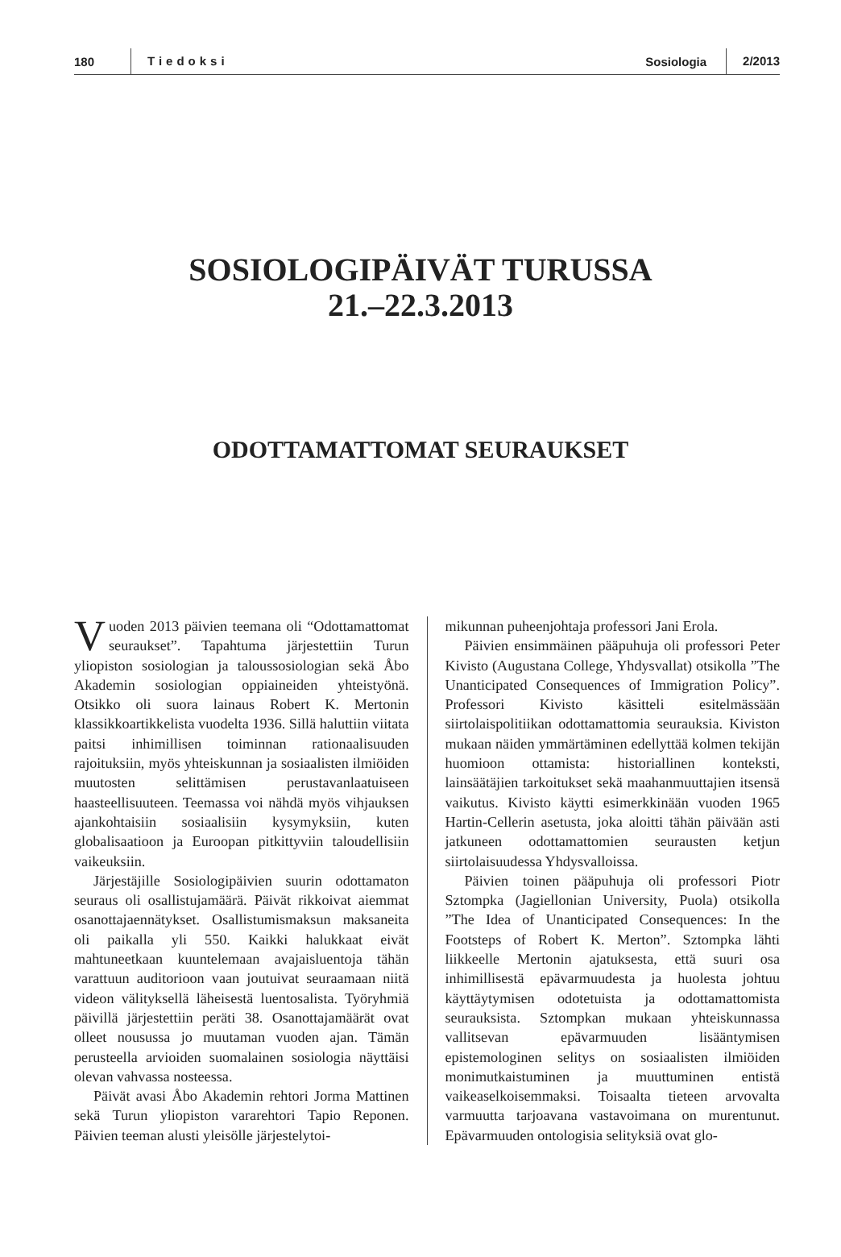180 Tiedoksi Sosiologia 2/2013
SOSIOLOGIPÄIVÄT TURUSSA
21.–22.3.2013
ODOTTAMATTOMAT SEURAUKSET
Vuoden 2013 päivien teemana oli “Odottamattomat seuraukset”. Tapahtuma järjestettiin Turun yliopiston sosiologian ja taloussosiologian sekä Åbo Akademin sosiologian oppiaineiden yhteistyönä. Otsikko oli suora lainaus Robert K. Mertonin klassikkoartikkelista vuodelta 1936. Sillä haluttiin viitata paitsi inhimillisen toiminnan rationaalisuuden rajoituksiin, myös yhteiskunnan ja sosiaalisten ilmiöiden muutosten selittämisen perustavanlaatuiseen haasteellisuuteen. Teemassa voi nähdä myös vihjauksen ajankohtaisiin sosiaalisiin kysymyksiin, kuten globalisaatioon ja Euroopan pitkittyviin taloudellisiin vaikeuksiin.
Järjestäjille Sosiologipäivien suurin odottamaton seuraus oli osallistujamäärä. Päivät rikkoivat aiemmat osanottajaennätykset. Osallistumismaksun maksaneita oli paikalla yli 550. Kaikki halukkaat eivät mahtuneetkaan kuuntelemaan avajaisluentoja tähän varattuun auditorioon vaan joutuivat seuraamaan niitä videon välityksellä läheisestä luentosalista. Työryhmiä päivillä järjestettiin peräti 38. Osanottajamäärät ovat olleet nousussa jo muutaman vuoden ajan. Tämän perusteella arvioiden suomalainen sosiologia näyttäisi olevan vahvassa nosteessa.
Päivät avasi Åbo Akademin rehtori Jorma Mattinen sekä Turun yliopiston vararehtori Tapio Reponen. Päivien teeman alusti yleisölle järjestelytoi-
mikunnan puheenjohtaja professori Jani Erola.
Päivien ensimmäinen pääpuhuja oli professori Peter Kivisto (Augustana College, Yhdysvallat) otsikolla ”The Unanticipated Consequences of Immigration Policy”. Professori Kivisto käsitteli esitelmässään siirtolaispolitiikan odottamattomia seurauksia. Kiviston mukaan näiden ymmärtäminen edellyttää kolmen tekijän huomioon ottamista: historiallinen konteksti, lainsäätäjien tarkoitukset sekä maahanmuuttajien itsensä vaikutus. Kivisto käytti esimerkkinään vuoden 1965 Hartin-Cellerin asetusta, joka aloitti tähän päivään asti jatkuneen odottamattomien seurausten ketjun siirtolaisuudessa Yhdysvalloissa.
Päivien toinen pääpuhuja oli professori Piotr Sztompka (Jagiellonian University, Puola) otsikolla ”The Idea of Unanticipated Consequences: In the Footsteps of Robert K. Merton”. Sztompka lähti liikkeelle Mertonin ajatuksesta, että suuri osa inhimillisestä epävarmuudesta ja huolesta johtuu käyttäytymisen odotetuista ja odottamattomista seurauksista. Sztompkan mukaan yhteiskunnassa vallitsevan epävarmuuden lisääntymisen epistemologinen selitys on sosiaalisten ilmiöiden monimutkaistuminen ja muuttuminen entistä vaikeaselkoisemmaksi. Toisaalta tieteen arvovalta varmuutta tarjoavana vastavoimana on murentunut. Epävarmuuden ontologisia selityksiä ovat glo-